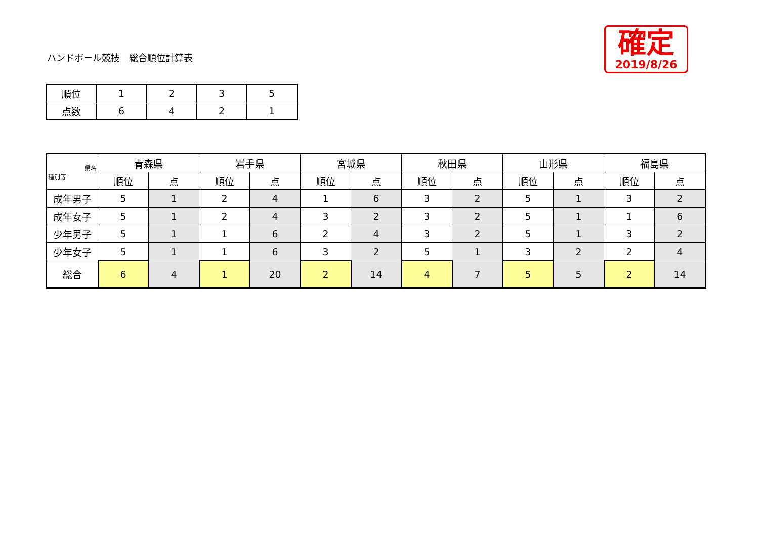ハンドボール競技　総合順位計算表
確定
2019/8/26
| 順位 | 1 | 2 | 3 | 5 |
| 点数 | 6 | 4 | 2 | 1 |
| 県名 種別等 | 青森県 | | 岩手県 | | 宮城県 | | 秋田県 | | 山形県 | | 福島県 | |
| --- | --- | --- | --- | --- | --- | --- | --- | --- | --- | --- | --- | --- |
| | 順位 | 点 | 順位 | 点 | 順位 | 点 | 順位 | 点 | 順位 | 点 | 順位 | 点 |
| 成年男子 | 5 | 1 | 2 | 4 | 1 | 6 | 3 | 2 | 5 | 1 | 3 | 2 |
| 成年女子 | 5 | 1 | 2 | 4 | 3 | 2 | 3 | 2 | 5 | 1 | 1 | 6 |
| 少年男子 | 5 | 1 | 1 | 6 | 2 | 4 | 3 | 2 | 5 | 1 | 3 | 2 |
| 少年女子 | 5 | 1 | 1 | 6 | 3 | 2 | 5 | 1 | 3 | 2 | 2 | 4 |
| 総合 | 6 | 4 | 1 | 20 | 2 | 14 | 4 | 7 | 5 | 5 | 2 | 14 |